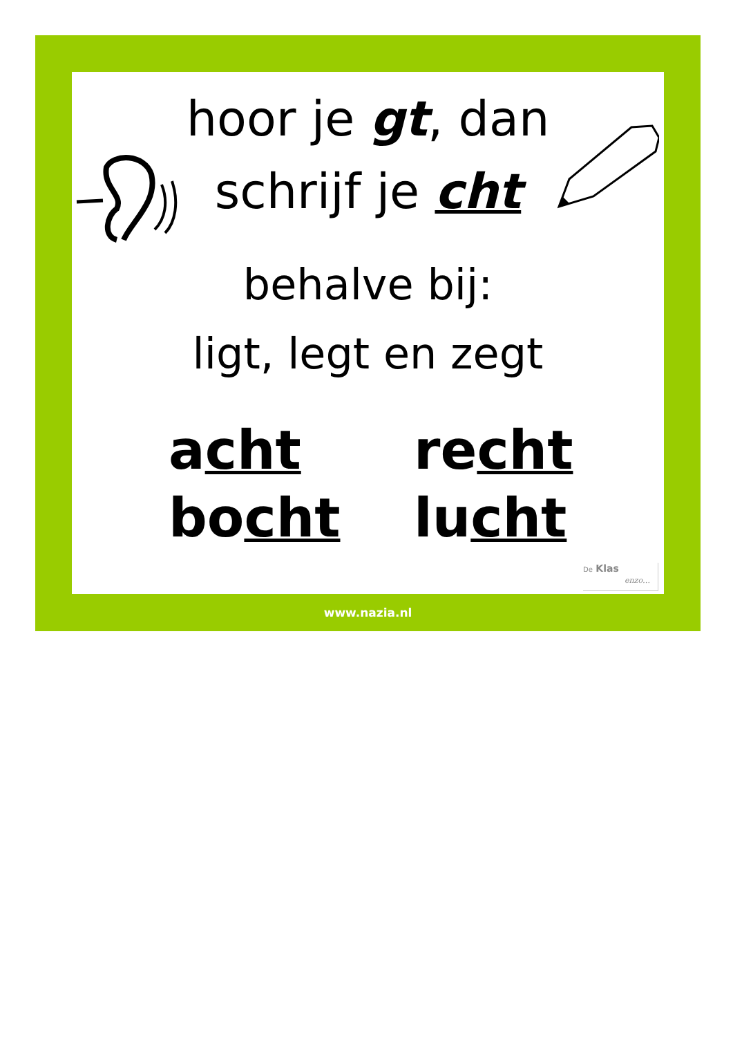hoor je gt, dan
schrijf je cht
behalve bij:
ligt, legt en zegt
acht
recht
bocht
lucht
De Klas
enzo…
www.nazia.nl